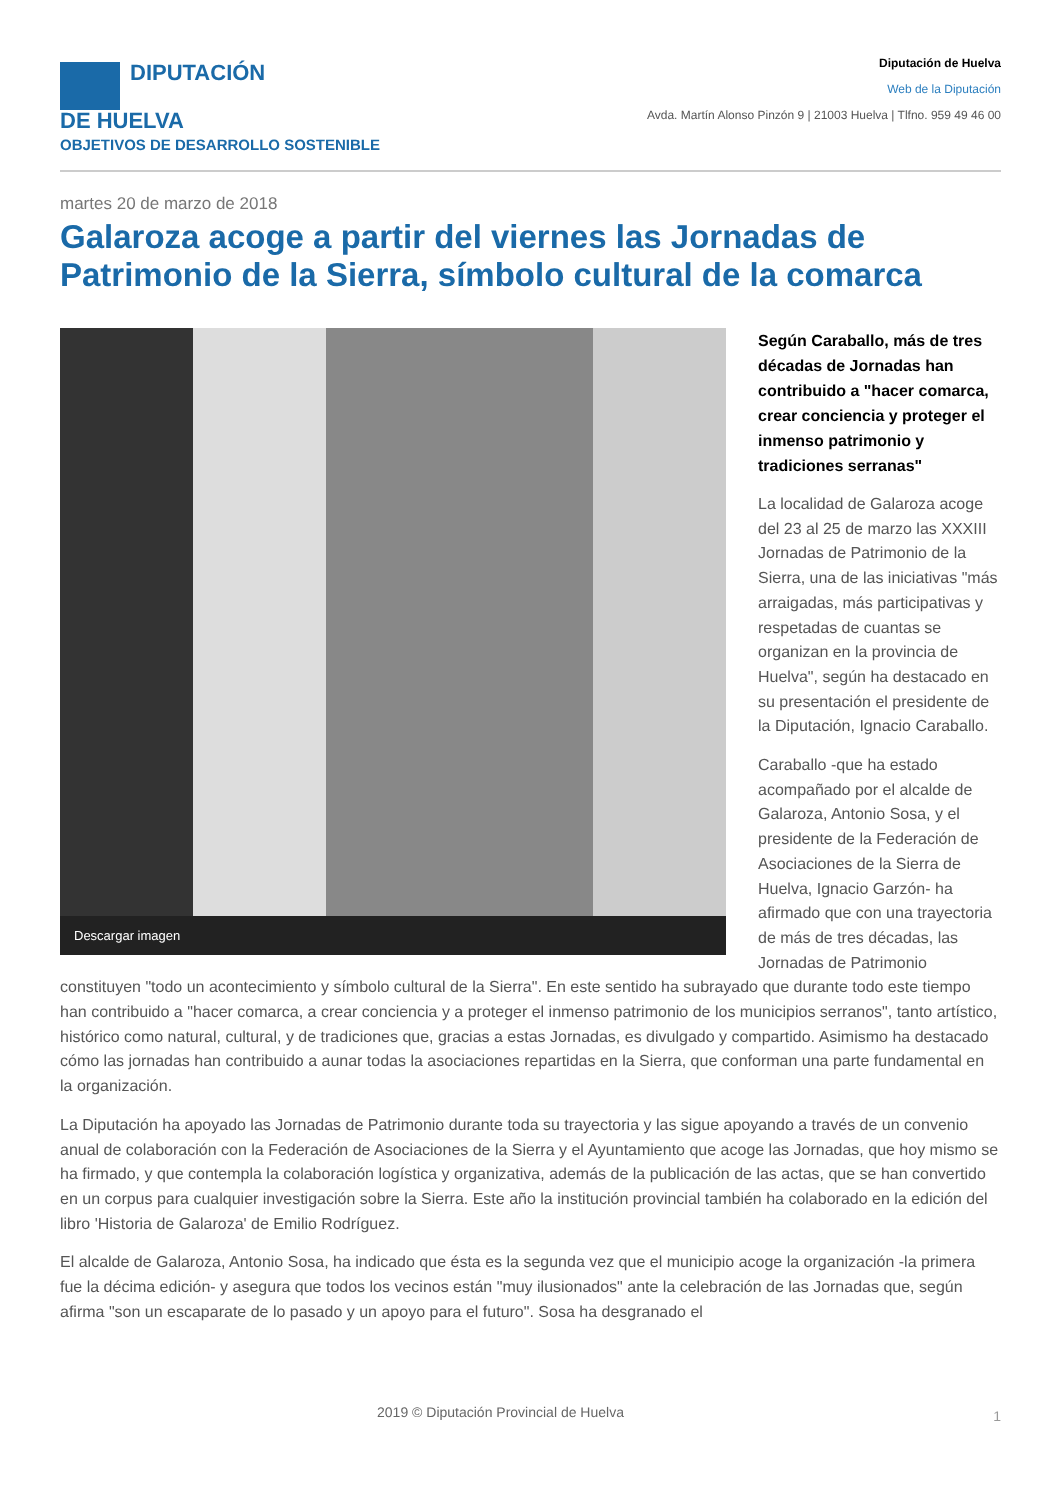DIPUTACIÓN
DE HUELVA
OBJETIVOS DE DESARROLLO SOSTENIBLE
Diputación de Huelva
Web de la Diputación
Avda. Martín Alonso Pinzón 9 | 21003 Huelva | Tlfno. 959 49 46 00
martes 20 de marzo de 2018
Galaroza acoge a partir del viernes las Jornadas de Patrimonio de la Sierra, símbolo cultural de la comarca
Descargar imagen
Según Caraballo, más de tres décadas de Jornadas han contribuido a "hacer comarca, crear conciencia y proteger el inmenso patrimonio y tradiciones serranas"
La localidad de Galaroza acoge del 23 al 25 de marzo las XXXIII Jornadas de Patrimonio de la Sierra, una de las iniciativas "más arraigadas, más participativas y respetadas de cuantas se organizan en la provincia de Huelva", según ha destacado en su presentación el presidente de la Diputación, Ignacio Caraballo.
Caraballo -que ha estado acompañado por el alcalde de Galaroza, Antonio Sosa, y el presidente de la Federación de Asociaciones de la Sierra de Huelva, Ignacio Garzón- ha afirmado que con una trayectoria de más de tres décadas, las Jornadas de Patrimonio constituyen "todo un acontecimiento y símbolo cultural de la Sierra". En este sentido ha subrayado que durante todo este tiempo han contribuido a "hacer comarca, a crear conciencia y a proteger el inmenso patrimonio de los municipios serranos", tanto artístico, histórico como natural, cultural, y de tradiciones que, gracias a estas Jornadas, es divulgado y compartido. Asimismo ha destacado cómo las jornadas han contribuido a aunar todas la asociaciones repartidas en la Sierra, que conforman una parte fundamental en la organización.
La Diputación ha apoyado las Jornadas de Patrimonio durante toda su trayectoria y las sigue apoyando a través de un convenio anual de colaboración con la Federación de Asociaciones de la Sierra y el Ayuntamiento que acoge las Jornadas, que hoy mismo se ha firmado, y que contempla la colaboración logística y organizativa, además de la publicación de las actas, que se han convertido en un corpus para cualquier investigación sobre la Sierra. Este año la institución provincial también ha colaborado en la edición del libro 'Historia de Galaroza' de Emilio Rodríguez.
El alcalde de Galaroza, Antonio Sosa, ha indicado que ésta es la segunda vez que el municipio acoge la organización -la primera fue la décima edición- y asegura que todos los vecinos están "muy ilusionados" ante la celebración de las Jornadas que, según afirma "son un escaparate de lo pasado y un apoyo para el futuro". Sosa ha desgranado el
2019 © Diputación Provincial de Huelva 1